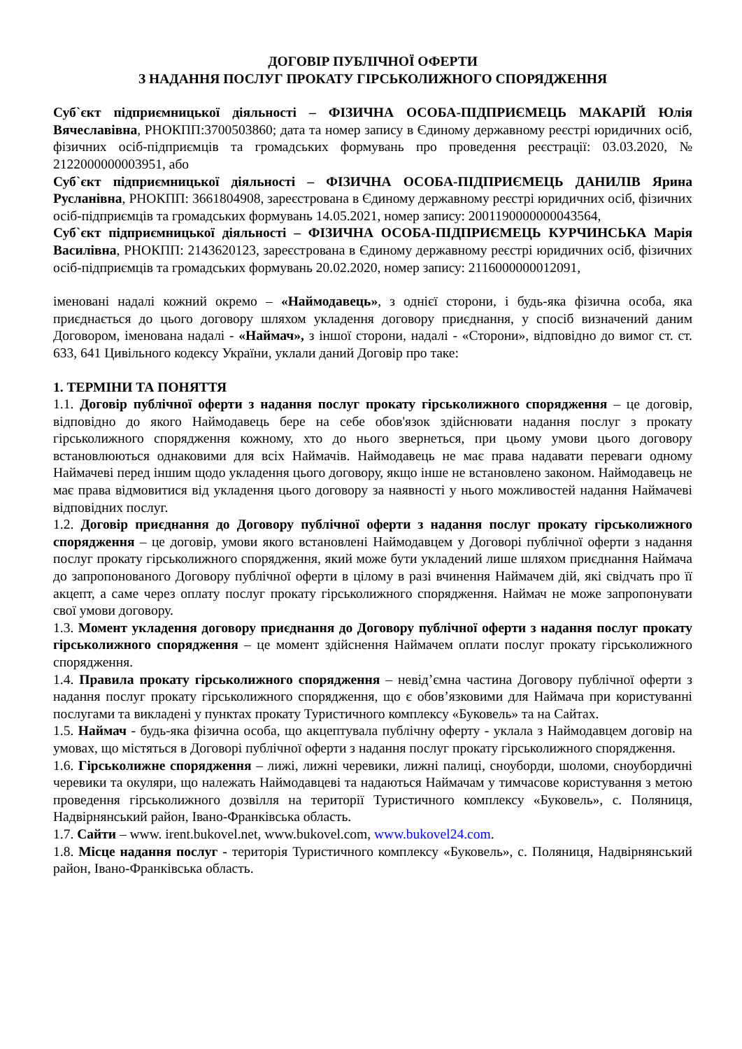ДОГОВІР ПУБЛІЧНОЇ ОФЕРТИ
З НАДАННЯ ПОСЛУГ ПРОКАТУ ГІРСЬКОЛИЖНОГО СПОРЯДЖЕННЯ
Суб`єкт підприємницької діяльності – ФІЗИЧНА ОСОБА-ПІДПРИЄМЕЦЬ МАКАРІЙ Юлія Вячеславівна, РНОКПП:3700503860; дата та номер запису в Єдиному державному реєстрі юридичних осіб, фізичних осіб-підприємців та громадських формувань про проведення реєстрації: 03.03.2020, № 2122000000003951, або
Суб`єкт підприємницької діяльності – ФІЗИЧНА ОСОБА-ПІДПРИЄМЕЦЬ ДАНИЛІВ Ярина Русланівна, РНОКПП: 3661804908, зареєстрована в Єдиному державному реєстрі юридичних осіб, фізичних осіб-підприємців та громадських формувань 14.05.2021, номер запису: 2001190000000043564,
Суб`єкт підприємницької діяльності – ФІЗИЧНА ОСОБА-ПІДПРИЄМЕЦЬ КУРЧИНСЬКА Марія Василівна, РНОКПП: 2143620123, зареєстрована в Єдиному державному реєстрі юридичних осіб, фізичних осіб-підприємців та громадських формувань 20.02.2020, номер запису: 2116000000012091,
іменовані надалі кожний окремо – «Наймодавець», з однієї сторони, і будь-яка фізична особа, яка приєднається до цього договору шляхом укладення договору приєднання, у спосіб визначений даним Договором, іменована надалі - «Наймач», з іншої сторони, надалі - «Сторони», відповідно до вимог ст. ст. 633, 641 Цивільного кодексу України, уклали даний Договір про таке:
1. ТЕРМІНИ ТА ПОНЯТТЯ
1.1. Договір публічної оферти з надання послуг прокату гірськолижного спорядження – це договір, відповідно до якого Наймодавець бере на себе обов'язок здійснювати надання послуг з прокату гірськолижного спорядження кожному, хто до нього звернеться, при цьому умови цього договору встановлюються однаковими для всіх Наймачів. Наймодавець не має права надавати переваги одному Наймачеві перед іншим щодо укладення цього договору, якщо інше не встановлено законом. Наймодавець не має права відмовитися від укладення цього договору за наявності у нього можливостей надання Наймачеві відповідних послуг.
1.2. Договір приєднання до Договору публічної оферти з надання послуг прокату гірськолижного спорядження – це договір, умови якого встановлені Наймодавцем у Договорі публічної оферти з надання послуг прокату гірськолижного спорядження, який може бути укладений лише шляхом приєднання Наймача до запропонованого Договору публічної оферти в цілому в разі вчинення Наймачем дій, які свідчать про її акцепт, а саме через оплату послуг прокату гірськолижного спорядження. Наймач не може запропонувати свої умови договору.
1.3. Момент укладення договору приєднання до Договору публічної оферти з надання послуг прокату гірськолижного спорядження – це момент здійснення Наймачем оплати послуг прокату гірськолижного спорядження.
1.4. Правила прокату гірськолижного спорядження – невід’ємна частина Договору публічної оферти з надання послуг прокату гірськолижного спорядження, що є обов’язковими для Наймача при користуванні послугами та викладені у пунктах прокату Туристичного комплексу «Буковель» та на Сайтах.
1.5. Наймач - будь-яка фізична особа, що акцептувала публічну оферту - уклала з Наймодавцем договір на умовах, що містяться в Договорі публічної оферти з надання послуг прокату гірськолижного спорядження.
1.6. Гірськолижне спорядження – лижі, лижні черевики, лижні палиці, сноуборди, шоломи, сноубордичні черевики та окуляри, що належать Наймодавцеві та надаються Наймачам у тимчасове користування з метою проведення гірськолижного дозвілля на території Туристичного комплексу «Буковель», с. Поляниця, Надвірнянський район, Івано-Франківська область.
1.7. Сайти – www. irent.bukovel.net, www.bukovel.com, www.bukovel24.com.
1.8. Місце надання послуг - територія Туристичного комплексу «Буковель», с. Поляниця, Надвірнянський район, Івано-Франківська область.